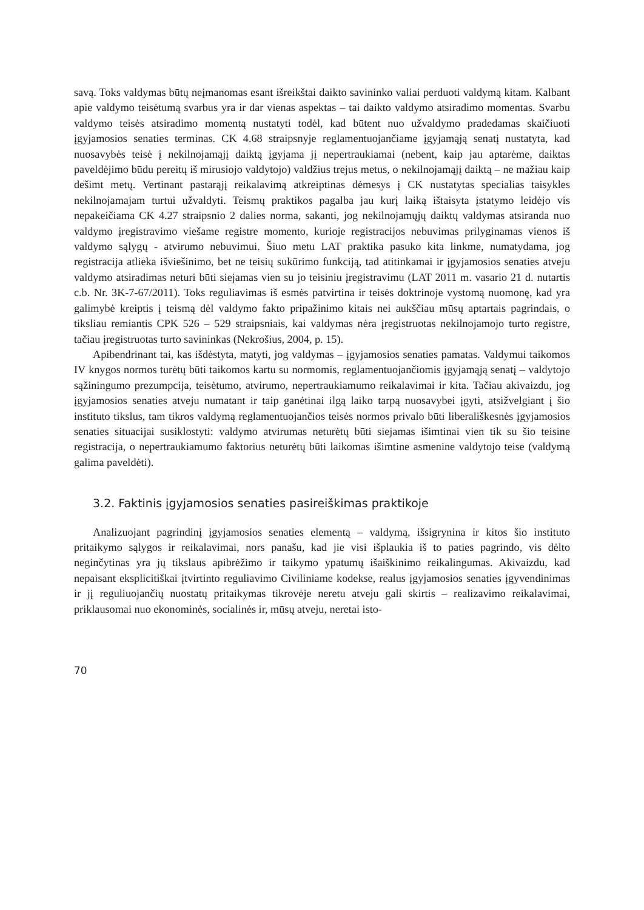savą. Toks valdymas būtų neįmanomas esant išreikštai daikto savininko valiai perduoti valdymą kitam. Kalbant apie valdymo teisėtumą svarbus yra ir dar vienas aspektas – tai daikto valdymo atsiradimo momentas. Svarbu valdymo teisės atsiradimo momentą nustatyti todėl, kad būtent nuo užvaldymo pradedamas skaičiuoti įgyjamosios senaties terminas. CK 4.68 straipsnyje reglamentuojančiame įgyjamąją senatį nustatyta, kad nuosavybės teisė į nekilnojamąjį daiktą įgyjama jį nepertraukiamai (nebent, kaip jau aptarėme, daiktas paveldėjimo būdu pereitų iš mirusiojo valdytojo) valdžius trejus metus, o nekilnojamąjį daiktą – ne mažiau kaip dešimt metų. Vertinant pastarąjį reikalavimą atkreiptinas dėmesys į CK nustatytas specialias taisykles nekilnojamajam turtui užvaldyti. Teismų praktikos pagalba jau kurį laiką ištaisyta įstatymo leidėjo vis nepakeičiama CK 4.27 straipsnio 2 dalies norma, sakanti, jog nekilnojamųjų daiktų valdymas atsiranda nuo valdymo įregistravimo viešame registre momento, kurioje registracijos nebuvimas prilyginamas vienos iš valdymo sąlygų - atvirumo nebuvimui. Šiuo metu LAT praktika pasuko kita linkme, numatydama, jog registracija atlieka išviešinimo, bet ne teisių sukūrimo funkciją, tad atitinkamai ir įgyjamosios senaties atveju valdymo atsiradimas neturi būti siejamas vien su jo teisiniu įregistravimu (LAT 2011 m. vasario 21 d. nutartis c.b. Nr. 3K-7-67/2011). Toks reguliavimas iš esmės patvirtina ir teisės doktrinoje vystomą nuomonę, kad yra galimybė kreiptis į teismą dėl valdymo fakto pripažinimo kitais nei aukščiau mūsų aptartais pagrindais, o tiksliau remiantis CPK 526 – 529 straipsniais, kai valdymas nėra įregistruotas nekilnojamojo turto registre, tačiau įregistruotas turto savininkas (Nekrošius, 2004, p. 15).
Apibendrinant tai, kas išdėstyta, matyti, jog valdymas – įgyjamosios senaties pamatas. Valdymui taikomos IV knygos normos turėtų būti taikomos kartu su normomis, reglamentuojančiomis įgyjamąją senatį – valdytojo sąžiningumo prezumpcija, teisėtumo, atvirumo, nepertraukiamumo reikalavimai ir kita. Tačiau akivaizdu, jog įgyjamosios senaties atveju numatant ir taip ganėtinai ilgą laiko tarpą nuosavybei įgyti, atsižvelgiant į šio instituto tikslus, tam tikros valdymą reglamentuojančios teisės normos privalo būti liberališkesnės įgyjamosios senaties situacijai susiklostyti: valdymo atvirumas neturėtų būti siejamas išimtinai vien tik su šio teisine registracija, o nepertraukiamumo faktorius neturėtų būti laikomas išimtine asmenine valdytojo teise (valdymą galima paveldėti).
3.2. Faktinis įgyjamosios senaties pasireiškimas praktikoje
Analizuojant pagrindinį įgyjamosios senaties elementą – valdymą, išsigrynina ir kitos šio instituto pritaikymo sąlygos ir reikalavimai, nors panašu, kad jie visi išplaukia iš to paties pagrindo, vis dėlto neginčytinas yra jų tikslaus apibrėžimo ir taikymo ypatumų išaiškinimo reikalingumas. Akivaizdu, kad nepaisant eksplicitiškai įtvirtinto reguliavimo Civiliniame kodekse, realus įgyjamosios senaties įgyvendinimas ir jį reguliuojančių nuostatų pritaikymas tikrovėje neretu atveju gali skirtis – realizavimo reikalavimai, priklausomai nuo ekonominės, socialinės ir, mūsų atveju, neretai isto-
70